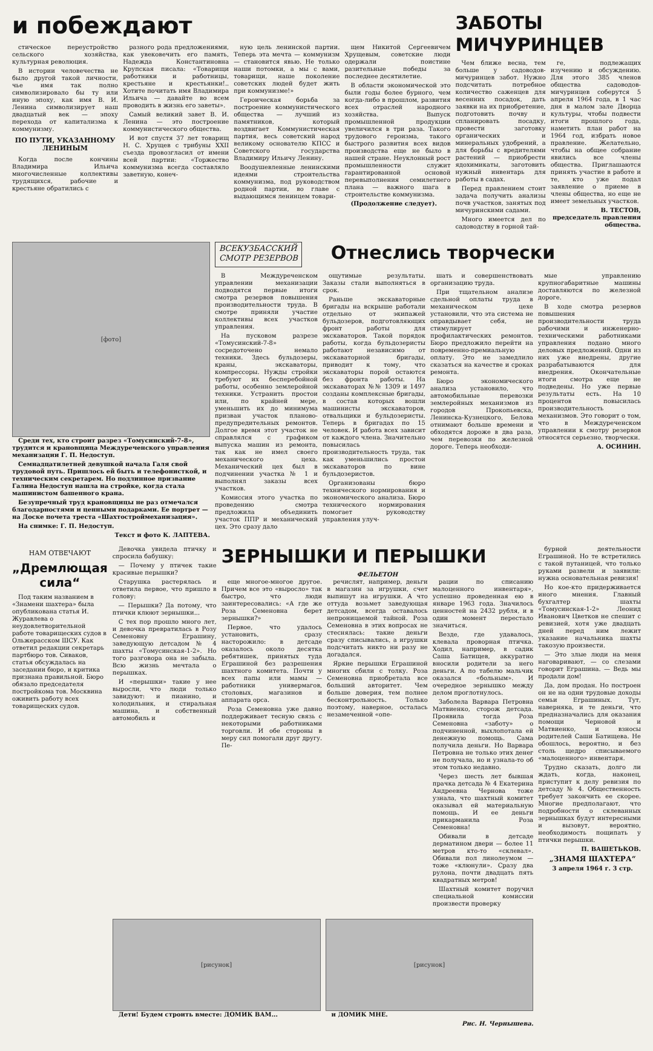и побеждают
стическое переустройство сельского хозяйства, культурная революция.
В истории человечества не было другой такой личности, чье имя так полно символизировало бы ту или иную эпоху, как имя В. И. Ленина символизирует наш двадцатый век — эпоху перехода от капитализма к коммунизму.
ПО ПУТИ, УКАЗАННОМУ ЛЕНИНЫМ
Когда после кончины Владимира Ильича многочисленные коллективы трудящихся, рабочие и крестьяне обратились с
разного рода предложениями, как увековечить его память, Надежда Константиновна Крупская писала: «Товарищи работники и работницы, крестьяне и крестьянки!.. Хотите почитать имя Владимира Ильича — давайте во всем проводить в жизнь его заветы».
Самый великий завет В. И. Ленина — это построение коммунистического общества.
И вот спустя 37 лет товарищ Н. С. Хрущев с трибуны XXII съезда провозгласил от имени всей партии: «Торжество коммунизма всегда составляло заветную, конеч-
ную цель ленинской партии. Теперь эта мечта — коммунизм — становится явью. Не только наши потомки, а мы с вами, товарищи, наше поколение советских людей будет жить при коммунизме!»
Героическая борьба за построение коммунистического общества — лучший из памятников, который воздвигает Коммунистическая партия, весь советский народ великому основателю КПСС и Советского государства Владимиру Ильичу Ленину.
Воодушевленные ленинскими идеями строительства коммунизма, под руководством родной партии, во главе с выдающимся ленинцем товари-
щем Никитой Сергеевичем Хрущевым, советские люди одержали поистине разительные победы за последнее десятилетие.
В области экономической это были годы более бурного, чем когда-либо в прошлом, развития всех отраслей народного хозяйства. Выпуск промышленной продукции увеличился в три раза. Такого трудового героизма, такого быстрого развития всех видов производства еще не было в нашей стране. Неуклонный рост промышленности служит гарантированной основой перевыполнения семилетнего плана — важного шага в строительстве коммунизма.
(Продолжение следует).
ЗАБОТЫ МИЧУРИНЦЕВ
Чем ближе весна, тем больше у садоводов-мичуринцев забот. Нужно подсчитать потребное количество саженцев для весенних посадок, дать заявки на их приобретение, подготовить почву и спланировать посадку, провести заготовку органических и минеральных удобрений, а для борьбы с вредителями растений — приобрести ядохимикаты, заготовить нужный инвентарь для работы в садах.
Перед правлением стоит задача получить анализы почв участков, занятых под мичуринскими садами.
Много имеется дел по садоводству в горной тай-
ге, подлежащих изучению и обсуждению. Для этого 385 членов общества садоводов-мичуринцев соберутся 5 апреля 1964 года, в 1 час дня в малом зале Дворца культуры, чтобы подвести итоги прошлого года, наметить план работ на 1964 год, избрать новое правление. Желательно, чтобы на общее собрание явились все члены общества. Приглашаются принять участие в работе и те, кто уже подал заявление о приеме в члены общества, но еще не имеет земельных участков.
В. ТЕСТОВ,
председатель правления общества.
[фото]
Среди тех, кто строит разрез «Томусинский-7-8», трудится и крановщица Междуреченского управления механизации Г. П. Недоступ.
Семнадцатилетней девушкой начала Галя свой трудовой путь. Пришлось ей быть и телефонисткой, и техническим секретарем. Но подлинное призвание Галина Недоступ нашла на стройке, когда стала машинистом башенного крана.
Безупречный труд крановщицы не раз отмечался благодарностями и ценными подарками. Ее портрет — на Доске почета треста «Шахтостроймеханизация».
На снимке: Г. П. Недоступ.
Текст и фото К. ЛАПТЕВА.
ВСЕКУЗБАССКИЙ
СМОТР РЕЗЕРВОВ
Отнеслись творчески
В Междуреченском управлении механизации подводятся первые итоги смотра резервов повышения производительности труда. В смотре приняли участие коллективы всех участков управления.
На пусковом разрезе «Томусинский-7-8» сосредоточено немало техники. Здесь бульдозеры, краны, экскаваторы, компрессоры. Нужды стройки требуют их бесперебойной работы, особенно землеройной техники. Устранить простои или, по крайней мере, уменьшить их до минимума призван участок планово-предупредительных ремонтов. Долгое время этот участок не справлялся с графиком выпуска машин из ремонта, так как не имел своего механического цеха. Механический цех был в подчинении участка № 1 и выполнял заказы всех участков.
Комиссия этого участка по проведению смотра предложила объединить участок ППР и механический цех. Это сразу дало
ощутимые результаты. Заказы стали выполняться в срок.
Раньше экскаваторные бригады на вскрыше работали отдельно от экипажей бульдозеров, подготовляющих фронт работы для экскаваторов. Такой порядок работы, когда бульдозеристы работают независимо от экскаваторной бригады, приводит к тому, что экскаваторы порой остаются без фронта работы. На экскаваторах №№ 1309 и 1497 созданы комплексные бригады, в состав которых вошли машинисты экскаваторов, отвальщики и бульдозеристы. Теперь в бригадах по 15 человек. И работа всех зависит от каждого члена. Значительно повысилась производительность труда, так как уменьшились простои экскаваторов по вине бульдозеристов.
Организованы бюро технического нормирования и экономического анализа. Бюро технического нормирования помогает руководству управления улуч-
шать и совершенствовать организацию труда.
При тщательном анализе сдельной оплаты труда в механическом цехе установили, что эта система не оправдывает себя, не стимулирует профилактических ремонтов. Бюро предложило перейти на повременно-премиальную оплату. Это не замедлило сказаться на качестве и сроках ремонта.
Бюро экономического анализа установило, что автомобильные перевозки землеройных механизмов из городов Прокопьевска, Ленинска-Кузнецкого, Белова отнимают больше времени и обходятся дороже в два раза, чем перевозки по железной дороге. Теперь необходи-
мые управлению крупногабаритные машины доставляются по железной дороге.
В ходе смотра резервов повышения производительности труда рабочими и инженерно-техническими работниками управления подано много деловых предложений. Одни из них уже внедрены, другие разрабатываются для внедрения. Окончательные итоги смотра еще не подведены. Но уже первые результаты есть. На 10 процентов повысилась производительность механизмов. Это говорит о том, что в Междуреченском управлении к смотру резервов относятся серьезно, творчески.
А. ОСИНИН.
НАМ ОТВЕЧАЮТ
„Дремлющая сила“
Под таким названием в «Знамени шахтера» была опубликована статья И. Журавлева о неудовлетворительной работе товарищеских судов в Ольжерасском ШСУ. Как ответил редакции секретарь партбюро тов. Сиваков, статья обсуждалась на заседании бюро, и критика признана правильной. Бюро обязало председателя постройкома тов. Москвина оживить работу всех товарищеских судов.
Девочка увидела птичку и спросила бабушку:
— Почему у птичек такие красивые перышки?
Старушка растерялась и ответила первое, что пришло в голову:
— Перышки? Да потому, что птички клюют зернышки...
С тех пор прошло много лет, и девочка превратилась в Розу Семеновну Еграшину, заведующую детсадом № 4 шахты «Томусинская-1-2». Но того разговора она не забыла. Всю жизнь мечтала о перышках.
И «перышки» такие у нее выросли, что люди только завидуют: и пианино, и холодильник, и стиральная машина, и собственный автомобиль и
ЗЕРНЫШКИ И ПЕРЫШКИ
ФЕЛЬЕТОН
еще многое-многое другое. Причем все это «выросло» так быстро, что люди заинтересовались: «А где же Роза Семеновна берет зернышки?»
Первое, что удалось установить, сразу насторожило: в детсаде оказалось около десятка ребятишек, принятых туда Еграшиной без разрешения шахтного комитета. Почти у всех папы или мамы — работники универмагов, столовых, магазинов и аппарата орса.
Роза Семеновна уже давно поддерживает тесную связь с некоторыми работниками торговли. И обе стороны в меру сил помогали друг другу. Пе-
речислят, например, деньги в магазин за игрушки, счет выпишут на игрушки. А что оттуда возьмет заведующая детсадом, всегда оставалось непроницаемой тайной. Роза Семеновна в этих вопросах не стеснялась: такие деньги сразу списывались, а игрушки подсчитать никто ни разу не догадался.
Яркие перышки Еграшиной многих сбили с толку. Роза Семеновна приобретала все больший авторитет. Чем больше доверия, тем полнее бесконтрольность. Только поэтому, наверное, осталась незамеченной «опе-
рации по списанию малоценного инвентаря», успешно проведенная ею в январе 1963 года. Значилось ценностей на 2432 рубля, и в один момент перестало значиться.
Везде, где удавалось, клевала проворная птичка. Ходил, например, в садик Саша Батищев, аккуратно вносили родители за него деньги. А по табелю мальчик оказался «больным». И очередное зернышко между делом проглотнулось.
Заболела Варвара Петровна Матвиенко, сторож детсада. Проявила тогда Роза Семеновна «заботу» о подчиненной, выхлопотала ей денежную помощь. Сама получила деньги. Но Варвара Петровна не только этих денег не получала, но и узнала-то об этом только недавно.
Через шесть лет бывшая прачка детсада № 4 Екатерина Андреевна Чернова тоже узнала, что шахтный комитет оказывал ей материальную помощь. И ее деньги прикарманила Роза Семеновна!
Обивали в детсаде дерматином двери — более 11 метров кто-то «склевал». Обивали пол линолеумом — тоже «клюнули». Сразу два рулона, почти двадцать пять квадратных метров!
Шахтный комитет поручил специальной комиссии произвести проверку
[рисунок]
Дети! Будем строить вместе: ДОМИК ВАМ...
[рисунок]
и ДОМИК МНЕ.
Рис. Н. Чернышева.
бурной деятельности Еграшиной. Но те встретились с такой путаницей, что только руками развели и заявили: нужна основательная ревизия!
Но кое-кто придерживается иного мнения. Главный бухгалтер шахты «Томусинская-1-2» Леонид Иванович Цветков не спешит с ревизией, хотя уже двадцать дней перед ним лежит указание начальника шахты такозую произвести.
— Это злые люди на меня наговаривают, — со слезами говорит Еграшина. — Ведь мы продали дом!
Да, дом продан. Но построен он не на одни трудовые доходы семьи Еграшиных. Тут, наверняка, и те деньги, что предназначались для оказания помощи Черновой и Матвиенко, и взносы родителей Саши Батищева. Не обошлось, вероятно, и без столь щедро списываемого «малоценного» инвентаря.
Трудно сказать, долго ли ждать, когда, наконец, приступит к делу ревизия по детсаду № 4. Общественность требует закончить ее скорее. Многие предполагают, что подробности о склеванных зернышках будут интересными и вызовут, вероятно, необходимость пощипать у птички перышки.
П. ВАШЕТЬКОВ.
„ЗНАМЯ ШАХТЕРА“
3 апреля 1964 г. 3 стр.